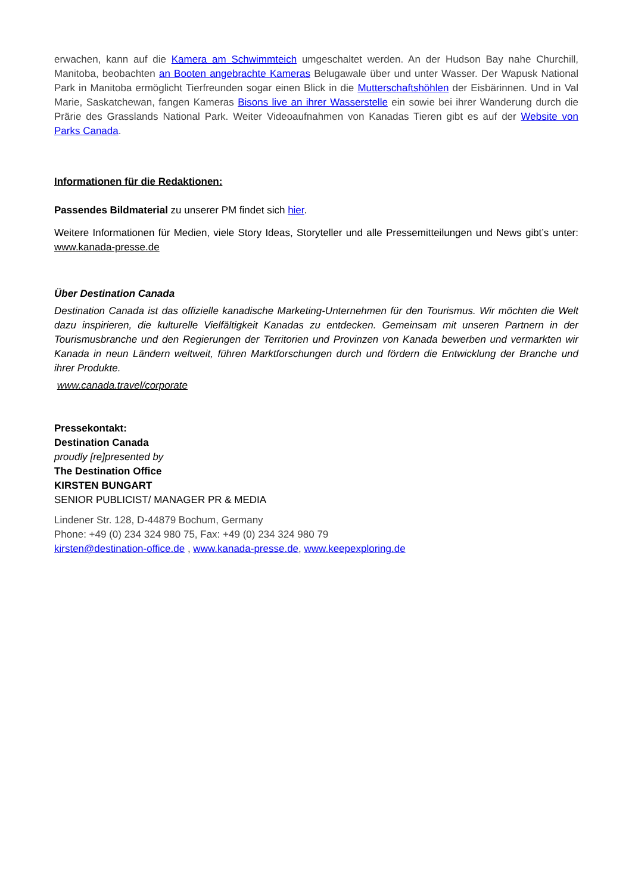erwachen, kann auf die Kamera am Schwimmteich umgeschaltet werden. An der Hudson Bay nahe Churchill, Manitoba, beobachten an Booten angebrachte Kameras Belugawale über und unter Wasser. Der Wapusk National Park in Manitoba ermöglicht Tierfreunden sogar einen Blick in die Mutterschaftshöhlen der Eisbärinnen. Und in Val Marie, Saskatchewan, fangen Kameras Bisons live an ihrer Wasserstelle ein sowie bei ihrer Wanderung durch die Prärie des Grasslands National Park. Weiter Videoaufnahmen von Kanadas Tieren gibt es auf der Website von Parks Canada.
Informationen für die Redaktionen:
Passendes Bildmaterial zu unserer PM findet sich hier.
Weitere Informationen für Medien, viele Story Ideas, Storyteller und alle Pressemitteilungen und News gibt’s unter: www.kanada-presse.de
Über Destination Canada
Destination Canada ist das offizielle kanadische Marketing-Unternehmen für den Tourismus. Wir möchten die Welt dazu inspirieren, die kulturelle Vielfältigkeit Kanadas zu entdecken. Gemeinsam mit unseren Partnern in der Tourismusbranche und den Regierungen der Territorien und Provinzen von Kanada bewerben und vermarkten wir Kanada in neun Ländern weltweit, führen Marktforschungen durch und fördern die Entwicklung der Branche und ihrer Produkte.
www.canada.travel/corporate
Pressekontakt:
Destination Canada
proudly [re]presented by
The Destination Office
KIRSTEN BUNGART
SENIOR PUBLICIST/ MANAGER PR & MEDIA
Lindener Str. 128, D-44879 Bochum, Germany
Phone: +49 (0) 234 324 980 75, Fax: +49 (0) 234 324 980 79
kirsten@destination-office.de , www.kanada-presse.de, www.keepexploring.de